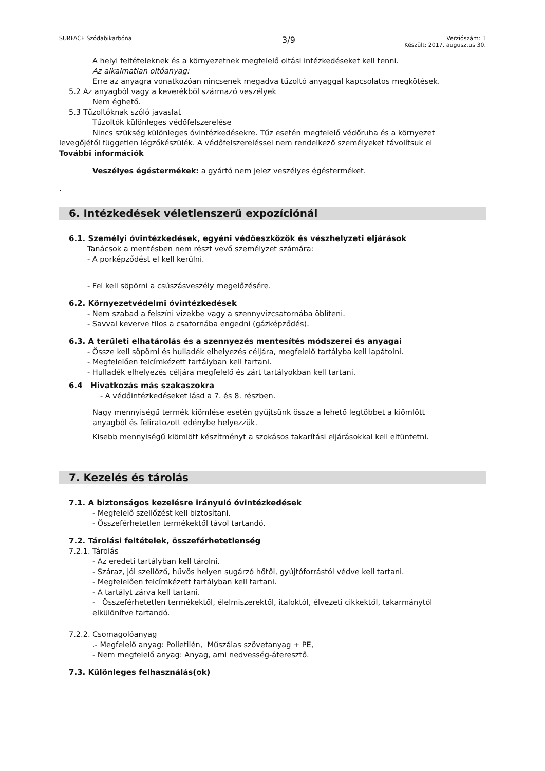SURFACE Szódabikarbóna
3/9
Verziószám: 1
Készült: 2017. augusztus 30.
A helyi feltételeknek és a környezetnek megfelelő oltási intézkedéseket kell tenni.
Az alkalmatlan oltóanyag:
Erre az anyagra vonatkozóan nincsenek megadva tűzoltó anyaggal kapcsolatos megkötések.
5.2 Az anyagból vagy a keverékből származó veszélyek
Nem éghető.
5.3 Tűzoltóknak szóló javaslat
Tűzoltók különleges védőfelszerelése
Nincs szükség különleges óvintézkedésekre. Tűz esetén megfelelő védőruha és a környezet
levegőjétől független légzőkészülék. A védőfelszereléssel nem rendelkező személyeket távolítsuk el
További információk
Veszélyes égéstermékek: a gyártó nem jelez veszélyes égésterméket.
.
6. Intézkedések véletlenszerű expozíciónál
6.1. Személyi óvintézkedések, egyéni védőeszközök és vészhelyzeti eljárások
Tanácsok a mentésben nem részt vevő személyzet számára:
- A porképződést el kell kerülni.
- Fel kell söpörni a csúszásveszély megelőzésére.
6.2. Környezetvédelmi óvintézkedések
- Nem szabad a felszíni vizekbe vagy a szennyvízcsatornába öblíteni.
- Savval keverve tilos a csatornába engedni (gázképződés).
6.3. A területi elhatárolás és a szennyezés mentesítés módszerei és anyagai
- Össze kell söpörni és hulladék elhelyezés céljára, megfelelő tartályba kell lapátolni.
- Megfelelően felcímkézett tartályban kell tartani.
- Hulladék elhelyezés céljára megfelelő és zárt tartályokban kell tartani.
6.4 Hivatkozás más szakaszokra
- A védőintézkedéseket lásd a 7. és 8. részben.
Nagy mennyiségű termék kiömlése esetén gyűjtsünk össze a lehető legtöbbet a kiömlött
anyagból és feliratozott edénybe helyezzük.
Kisebb mennyiségű kiömlött készítményt a szokásos takarítási eljárásokkal kell eltüntetni.
7. Kezelés és tárolás
7.1. A biztonságos kezelésre irányuló óvintézkedések
- Megfelelő szellőzést kell biztosítani.
- Összeférhetetlen termékektől távol tartandó.
7.2. Tárolási feltételek, összeférhetetlenség
7.2.1. Tárolás
- Az eredeti tartályban kell tárolni.
- Száraz, jól szellőző, hűvös helyen sugárzó hőtől, gyújtóforrástól védve kell tartani.
- Megfelelően felcímkézett tartályban kell tartani.
- A tartályt zárva kell tartani.
- Összeférhetetlen termékektől, élelmiszerektől, italoktól, élvezeti cikkektől, takarmánytól
elkülönítve tartandó.
7.2.2. Csomagolóanyag
.- Megfelelő anyag: Polietilén, Műszálas szövetanyag + PE,
- Nem megfelelő anyag: Anyag, ami nedvesség-áteresztő.
7.3. Különleges felhasználás(ok)